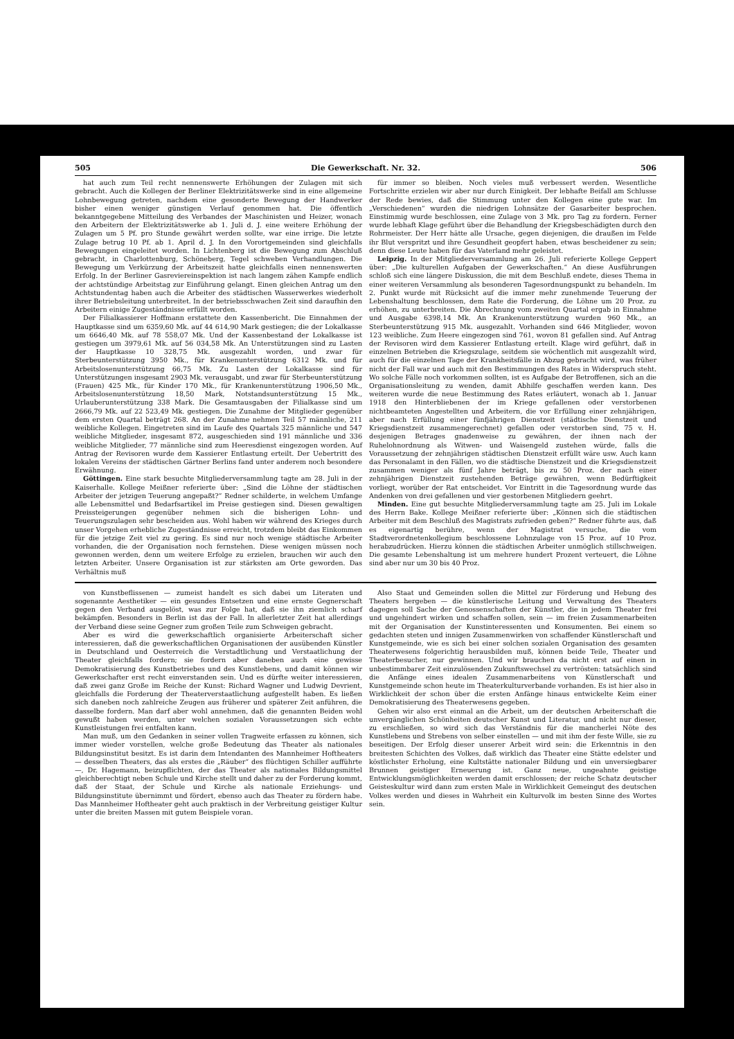505 Die Gewerkschaft. Nr. 32. 506
hat auch zum Teil recht nennenswerte Erhöhungen der Zulagen mit sich gebracht. Auch die Kollegen der Berliner Elektrizitätswerke sind in eine allgemeine Lohnbewegung getreten, nachdem eine gesonderte Bewegung der Handwerker bisher einen weniger günstigen Verlauf genommen hat. Die öffentlich bekanntgegebene Mitteilung des Verbandes der Maschinisten und Heizer, wonach den Arbeitern der Elektrizitätswerke ab 1. Juli d. J. eine weitere Erhöhung der Zulagen um 5 Pf. pro Stunde gewährt werden sollte, war eine irrige. Die letzte Zulage betrug 10 Pf. ab 1. April d. J. In den Vorortgemeinden sind gleichfalls Bewegungen eingeleitet worden. In Lichtenberg ist die Bewegung zum Abschluß gebracht, in Charlottenburg, Schöneberg, Tegel schweben Verhandlungen. Die Bewegung um Verkürzung der Arbeitszeit hatte gleichfalls einen nennenswerten Erfolg. In der Berliner Gasreviereinspektion ist nach langem zähen Kampfe endlich der achtstündige Arbeitstag zur Einführung gelangt. Einen gleichen Antrag um den Achtstundentag haben auch die Arbeiter des städtischen Wasserwerkes wiederholt ihrer Betriebsleitung unterbreitet. In der betriebsschwachen Zeit sind daraufhin den Arbeitern einige Zugeständnisse erfüllt worden.
Der Filialkassierer Hoffmann erstattete den Kassenbericht. Die Einnahmen der Hauptkasse sind um 6359,60 Mk. auf 44 614,90 Mark gestiegen; die der Lokalkasse um 6646,40 Mk. auf 78 558,07 Mk. Und der Kassenbestand der Lokalkasse ist gestiegen um 3979,61 Mk. auf 56 034,58 Mk. An Unterstützungen sind zu Lasten der Hauptkasse 10 328,75 Mk. ausgezahlt worden, und zwar für Sterbeunterstützung 3950 Mk., für Krankenunterstützung 6312 Mk. und für Arbeitslosenunterstützung 66,75 Mk. Zu Lasten der Lokalkasse sind für Unterstützungen insgesamt 2903 Mk. verausgabt, und zwar für Sterbeunterstützung (Frauen) 425 Mk., für Kinder 170 Mk., für Krankenunterstützung 1906,50 Mk., Arbeitslosenunterstützung 18,50 Mark, Notstandsunterstützung 15 Mk., Urlauberunterstützung 338 Mark. Die Gesamtausgaben der Filialkasse sind um 2666,79 Mk. auf 22 523,49 Mk. gestiegen. Die Zunahme der Mitglieder gegenüber dem ersten Quartal beträgt 268. An der Zunahme nehmen Teil 57 männliche, 211 weibliche Kollegen. Eingetreten sind im Laufe des Quartals 325 männliche und 547 weibliche Mitglieder, insgesamt 872, ausgeschieden sind 191 männliche und 336 weibliche Mitglieder, 77 männliche sind zum Heeresdienst eingezogen worden. Auf Antrag der Revisoren wurde dem Kassierer Entlastung erteilt. Der Uebertritt des lokalen Vereins der städtischen Gärtner Berlins fand unter anderem noch besondere Erwähnung.
Göttingen. Eine stark besuchte Mitgliederversammlung tagte am 28. Juli in der Kaiserhalle. Kollege Meißner referierte über: „Sind die Löhne der städtischen Arbeiter der jetzigen Teuerung angepaßt?“ Redner schilderte, in welchem Umfange alle Lebensmittel und Bedarfsartikel im Preise gestiegen sind. Diesen gewaltigen Preissteigerungen gegenüber nehmen sich die bisherigen Lohn- und Teuerungszulagen sehr bescheiden aus. Wohl haben wir während des Krieges durch unser Vorgehen erhebliche Zugeständnisse erreicht, trotzdem bleibt das Einkommen für die jetzige Zeit viel zu gering. Es sind nur noch wenige städtische Arbeiter vorhanden, die der Organisation noch fernstehen. Diese wenigen müssen noch gewonnen werden, denn um weitere Erfolge zu erzielen, brauchen wir auch den letzten Arbeiter. Unsere Organisation ist zur stärksten am Orte geworden. Das Verhältnis muß
für immer so bleiben. Noch vieles muß verbessert werden. Wesentliche Fortschritte erzielen wir aber nur durch Einigkeit. Der lebhafte Beifall am Schlusse der Rede bewies, daß die Stimmung unter den Kollegen eine gute war. Im „Verschiedenen“ wurden die niedrigen Lohnsätze der Gasarbeiter besprochen. Einstimmig wurde beschlossen, eine Zulage von 3 Mk. pro Tag zu fordern. Ferner wurde lebhaft Klage geführt über die Behandlung der Kriegsbeschädigten durch den Rohrmeister. Der Herr hätte alle Ursache, gegen diejenigen, die draußen im Felde ihr Blut verspritzt und ihre Gesundheit geopfert haben, etwas bescheidener zu sein; denn diese Leute haben für das Vaterland mehr geleistet.
Leipzig. In der Mitgliederversammlung am 26. Juli referierte Kollege Geppert über: „Die kulturellen Aufgaben der Gewerkschaften.“ An diese Ausführungen schloß sich eine längere Diskussion, die mit dem Beschluß endete, dieses Thema in einer weiteren Versammlung als besonderen Tagesordnungspunkt zu behandeln. Im 2. Punkt wurde mit Rücksicht auf die immer mehr zunehmende Teuerung der Lebenshaltung beschlossen, dem Rate die Forderung, die Löhne um 20 Proz. zu erhöhen, zu unterbreiten. Die Abrechnung vom zweiten Quartal ergab in Einnahme und Ausgabe 6398,14 Mk. An Krankenunterstützung wurden 960 Mk., an Sterbeunterstützung 915 Mk. ausgezahlt. Vorhanden sind 646 Mitglieder, wovon 123 weibliche. Zum Heere eingezogen sind 761, wovon 81 gefallen sind. Auf Antrag der Revisoren wird dem Kassierer Entlastung erteilt. Klage wird geführt, daß in einzelnen Betrieben die Kriegszulage, seitdem sie wöchentlich mit ausgezahlt wird, auch für die einzelnen Tage der Krankheitsfälle in Abzug gebracht wird, was früher nicht der Fall war und auch mit den Bestimmungen des Rates in Widerspruch steht. Wo solche Fälle noch vorkommen sollten, ist es Aufgabe der Betroffenen, sich an die Organisationsleitung zu wenden, damit Abhilfe geschaffen werden kann. Des weiteren wurde die neue Bestimmung des Rates erläutert, wonach ab 1. Januar 1918 den Hinterbliebenen der im Kriege gefallenen oder verstorbenen nichtbeamteten Angestellten und Arbeitern, die vor Erfüllung einer zehnjährigen, aber nach Erfüllung einer fünfjährigen Dienstzeit (städtische Dienstzeit und Kriegsdienstzeit zusammengerechnet) gefallen oder verstorben sind, 75 v. H. desjenigen Betrages gnadenweise zu gewähren, der ihnen nach der Ruhelohnordnung als Witwen- und Waisengeld zustehen würde, falls die Voraussetzung der zehnjährigen städtischen Dienstzeit erfüllt wäre usw. Auch kann das Personalamt in den Fällen, wo die städtische Dienstzeit und die Kriegsdienstzeit zusammen weniger als fünf Jahre beträgt, bis zu 50 Proz. der nach einer zehnjährigen Dienstzeit zustehenden Beträge gewähren, wenn Bedürftigkeit vorliegt, worüber der Rat entscheidet. Vor Eintritt in die Tagesordnung wurde das Andenken von drei gefallenen und vier gestorbenen Mitgliedern geehrt.
Minden. Eine gut besuchte Mitgliederversammlung tagte am 25. Juli im Lokale des Herrn Bake. Kollege Meißner referierte über: „Können sich die städtischen Arbeiter mit dem Beschluß des Magistrats zufrieden geben?“ Redner führte aus, daß es eigenartig berühre, wenn der Magistrat versuche, die vom Stadtverordnetenkollegium beschlossene Lohnzulage von 15 Proz. auf 10 Proz. herabzudrücken. Hierzu können die städtischen Arbeiter unmöglich stillschweigen. Die gesamte Lebenshaltung ist um mehrere hundert Prozent verteuert, die Löhne sind aber nur um 30 bis 40 Proz.
von Kunstbeflissenen — zumeist handelt es sich dabei um Literaten und sogenannte Aesthetiker — ein gesundes Entsetzen und eine ernste Gegnerschaft gegen den Verband ausgelöst, was zur Folge hat, daß sie ihn ziemlich scharf bekämpfen. Besonders in Berlin ist das der Fall. In allerletzter Zeit hat allerdings der Verband diese seine Gegner zum großen Teile zum Schweigen gebracht.
Aber es wird die gewerkschaftlich organisierte Arbeiterschaft sicher interessieren, daß die gewerkschaftlichen Organisationen der ausübenden Künstler in Deutschland und Oesterreich die Verstadtlichung und Verstaatlichung der Theater gleichfalls fordern; sie fordern aber daneben auch eine gewisse Demokratisierung des Kunstbetriebes und des Kunstlebens, und damit können wir Gewerkschafter erst recht einverstanden sein. Und es dürfte weiter interessieren, daß zwei ganz Große im Reiche der Kunst: Richard Wagner und Ludwig Devrient, gleichfalls die Forderung der Theaterverstaatlichung aufgestellt haben. Es ließen sich daneben noch zahlreiche Zeugen aus früherer und späterer Zeit anführen, die dasselbe fordern. Man darf aber wohl annehmen, daß die genannten Beiden wohl gewußt haben werden, unter welchen sozialen Voraussetzungen sich echte Kunstleistungen frei entfalten kann.
Man muß, um den Gedanken in seiner vollen Tragweite erfassen zu können, sich immer wieder vorstellen, welche große Bedeutung das Theater als nationales Bildungsinstitut besitzt. Es ist darin dem Intendanten des Mannheimer Hoftheaters — desselben Theaters, das als erstes die „Räuber“ des flüchtigen Schiller aufführte —, Dr. Hagemann, beizupflichten, der das Theater als nationales Bildungsmittel gleichberechtigt neben Schule und Kirche stellt und daher zu der Forderung kommt, daß der Staat, der Schule und Kirche als nationale Erziehungs- und Bildungsinstitute übernimmt und fördert, ebenso auch das Theater zu fördern habe. Das Mannheimer Hoftheater geht auch praktisch in der Verbreitung geistiger Kultur unter die breiten Massen mit gutem Beispiele voran.
Also Staat und Gemeinden sollen die Mittel zur Förderung und Hebung des Theaters hergeben — die künstlerische Leitung und Verwaltung des Theaters dagegen soll Sache der Genossenschaften der Künstler, die in jedem Theater frei und ungehindert wirken und schaffen sollen, sein — im freien Zusammenarbeiten mit der Organisation der Kunstinteressenten und Konsumenten. Bei einem so gedachten steten und innigen Zusammenwirken von schaffender Künstlerschaft und Kunstgemeinde, wie es sich bei einer solchen sozialen Organisation des gesamten Theaterwesens folgerichtig herausbilden muß, können beide Teile, Theater und Theaterbesucher, nur gewinnen. Und wir brauchen da nicht erst auf einen in unbestimmbarer Zeit einzulösenden Zukunftswechsel zu vertrösten: tatsächlich sind die Anfänge eines idealen Zusammenarbeitens von Künstlerschaft und Kunstgemeinde schon heute im Theaterkulturverbande vorhanden. Es ist hier also in Wirklichkeit der schon über die ersten Anfänge hinaus entwickelte Keim einer Demokratisierung des Theaterwesens gegeben.
Gehen wir also erst einmal an die Arbeit, um der deutschen Arbeiterschaft die unvergänglichen Schönheiten deutscher Kunst und Literatur, und nicht nur dieser, zu erschließen, so wird sich das Verständnis für die mancherlei Nöte des Kunstlebens und Strebens von selber einstellen — und mit ihm der feste Wille, sie zu beseitigen. Der Erfolg dieser unserer Arbeit wird sein: die Erkenntnis in den breitesten Schichten des Volkes, daß wirklich das Theater eine Stätte edelster und köstlichster Erholung, eine Kultstätte nationaler Bildung und ein unversiegbarer Brunnen geistiger Erneuerung ist. Ganz neue, ungeahnte geistige Entwicklungsmöglichkeiten werden damit erschlossen; der reiche Schatz deutscher Geisteskultur wird dann zum ersten Male in Wirklichkeit Gemeingut des deutschen Volkes werden und dieses in Wahrheit ein Kulturvolk im besten Sinne des Wortes sein.